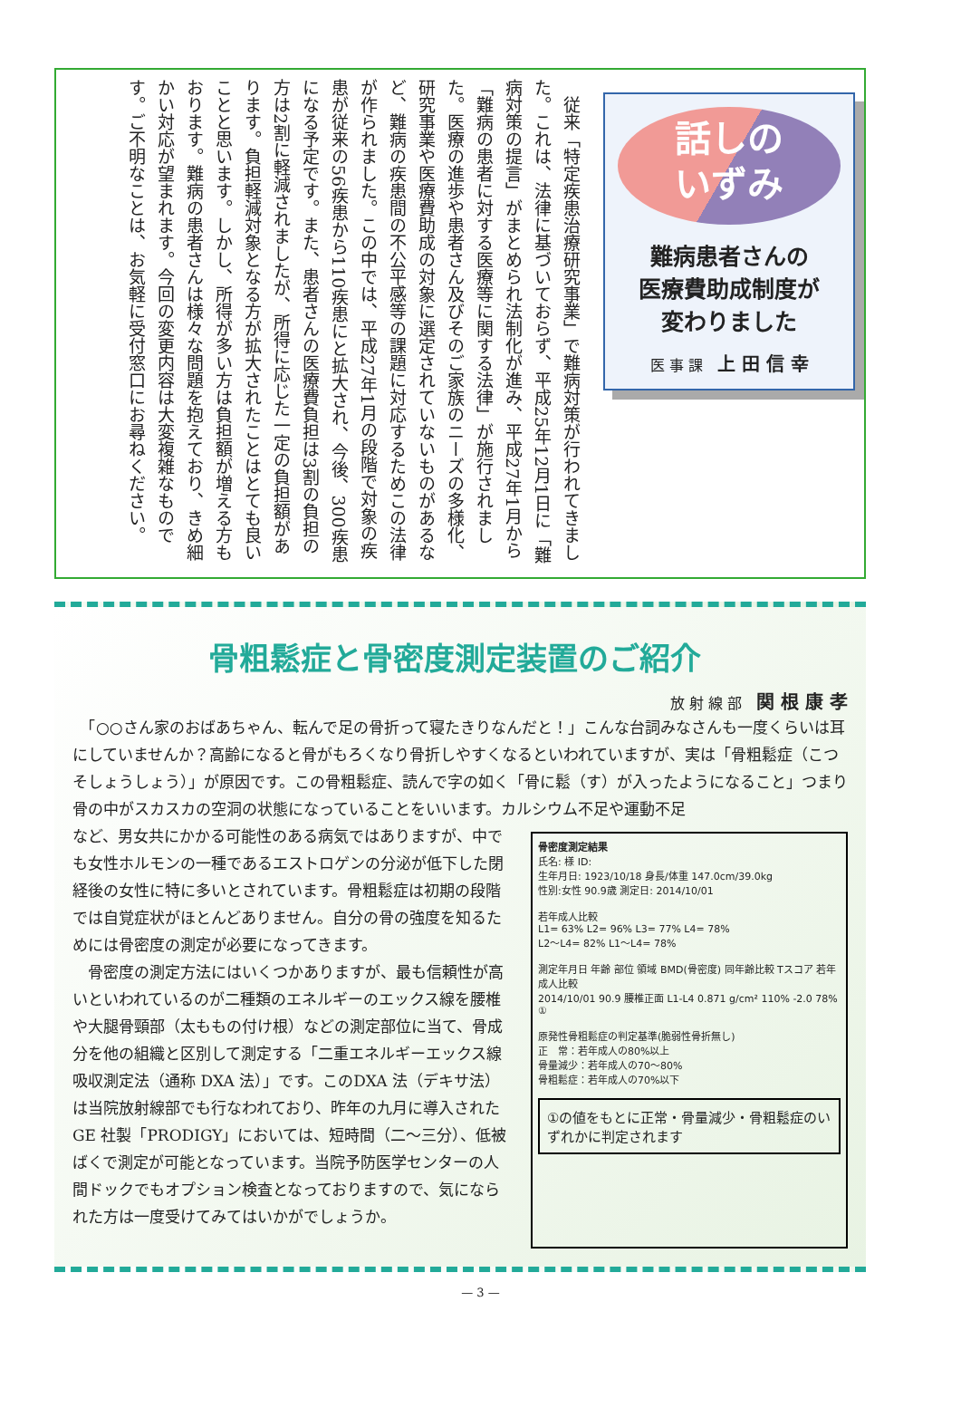従来「特定疾患治療研究事業」で難病対策が行われてきました。これは、法律に基づいておらず、平成25年12月1日に「難病対策の提言」がまとめられ法制化が進み、平成27年1月から「難病の患者に対する医療等に関する法律」が施行されました。医療の進歩や患者さん及びそのご家族のニーズの多様化、研究事業や医療費助成の対象に選定されていないものがあるなど、難病の疾患間の不公平感等の課題に対応するためこの法律が作られました。この中では、平成27年1月の段階で対象の疾患が従来の56疾患から110疾患にと拡大され、今後、300疾患になる予定です。また、患者さんの医療費負担は3割の負担の方は2割に軽減されましたが、所得に応じた一定の負担額があります。負担軽減対象となる方が拡大されたことはとても良いことと思います。しかし、所得が多い方は負担額が増える方もおります。難病の患者さんは様々な問題を抱えており、きめ細かい対応が望まれます。今回の変更内容は大変複雑なものです。ご不明なことは、お気軽に受付窓口にお尋ねください。
話しの
いずみ
難病患者さんの
医療費助成制度が
変わりました
医 事 課　上 田 信 幸
骨粗鬆症と骨密度測定装置のご紹介
放 射 線 部　関 根 康 孝
　「○○さん家のおばあちゃん、転んで足の骨折って寝たきりなんだと！」こんな台詞みなさんも一度くらいは耳にしていませんか？高齢になると骨がもろくなり骨折しやすくなるといわれていますが、実は「骨粗鬆症（こつそしょうしょう）」が原因です。この骨粗鬆症、読んで字の如く「骨に鬆（す）が入ったようになること」つまり骨の中がスカスカの空洞の状態になっていることをいいます。カルシウム不足や運動不足
骨密度測定結果
氏名: 様 ID:
生年月日: 1923/10/18 身長/体重 147.0cm/39.0kg
性別:女性 90.9歳 測定日: 2014/10/01
若年成人比較
L1= 63% L2= 96% L3= 77% L4= 78%
L2〜L4= 82% L1〜L4= 78%
測定年月日 年齢 部位 領域 BMD(骨密度) 同年齢比較 Tスコア 若年成人比較
2014/10/01 90.9 腰椎正面 L1-L4 0.871 g/cm² 110% -2.0 78% ①
原発性骨粗鬆症の判定基準(脆弱性骨折無し)
正　常：若年成人の80%以上
骨量減少：若年成人の70〜80%
骨粗鬆症：若年成人の70%以下
①の値をもとに正常・骨量減少・骨粗鬆症のいずれかに判定されます
など、男女共にかかる可能性のある病気ではありますが、中でも女性ホルモンの一種であるエストロゲンの分泌が低下した閉経後の女性に特に多いとされています。骨粗鬆症は初期の段階では自覚症状がほとんどありません。自分の骨の強度を知るためには骨密度の測定が必要になってきます。
　骨密度の測定方法にはいくつかありますが、最も信頼性が高いといわれているのが二種類のエネルギーのエックス線を腰椎や大腿骨頸部（太ももの付け根）などの測定部位に当て、骨成分を他の組織と区別して測定する「二重エネルギーエックス線吸収測定法（通称 DXA 法）」です。このDXA 法（デキサ法）は当院放射線部でも行なわれており、昨年の九月に導入された GE 社製「PRODIGY」においては、短時間（二〜三分）、低被ばくで測定が可能となっています。当院予防医学センターの人間ドックでもオプション検査となっておりますので、気になられた方は一度受けてみてはいかがでしょうか。
— 3 —